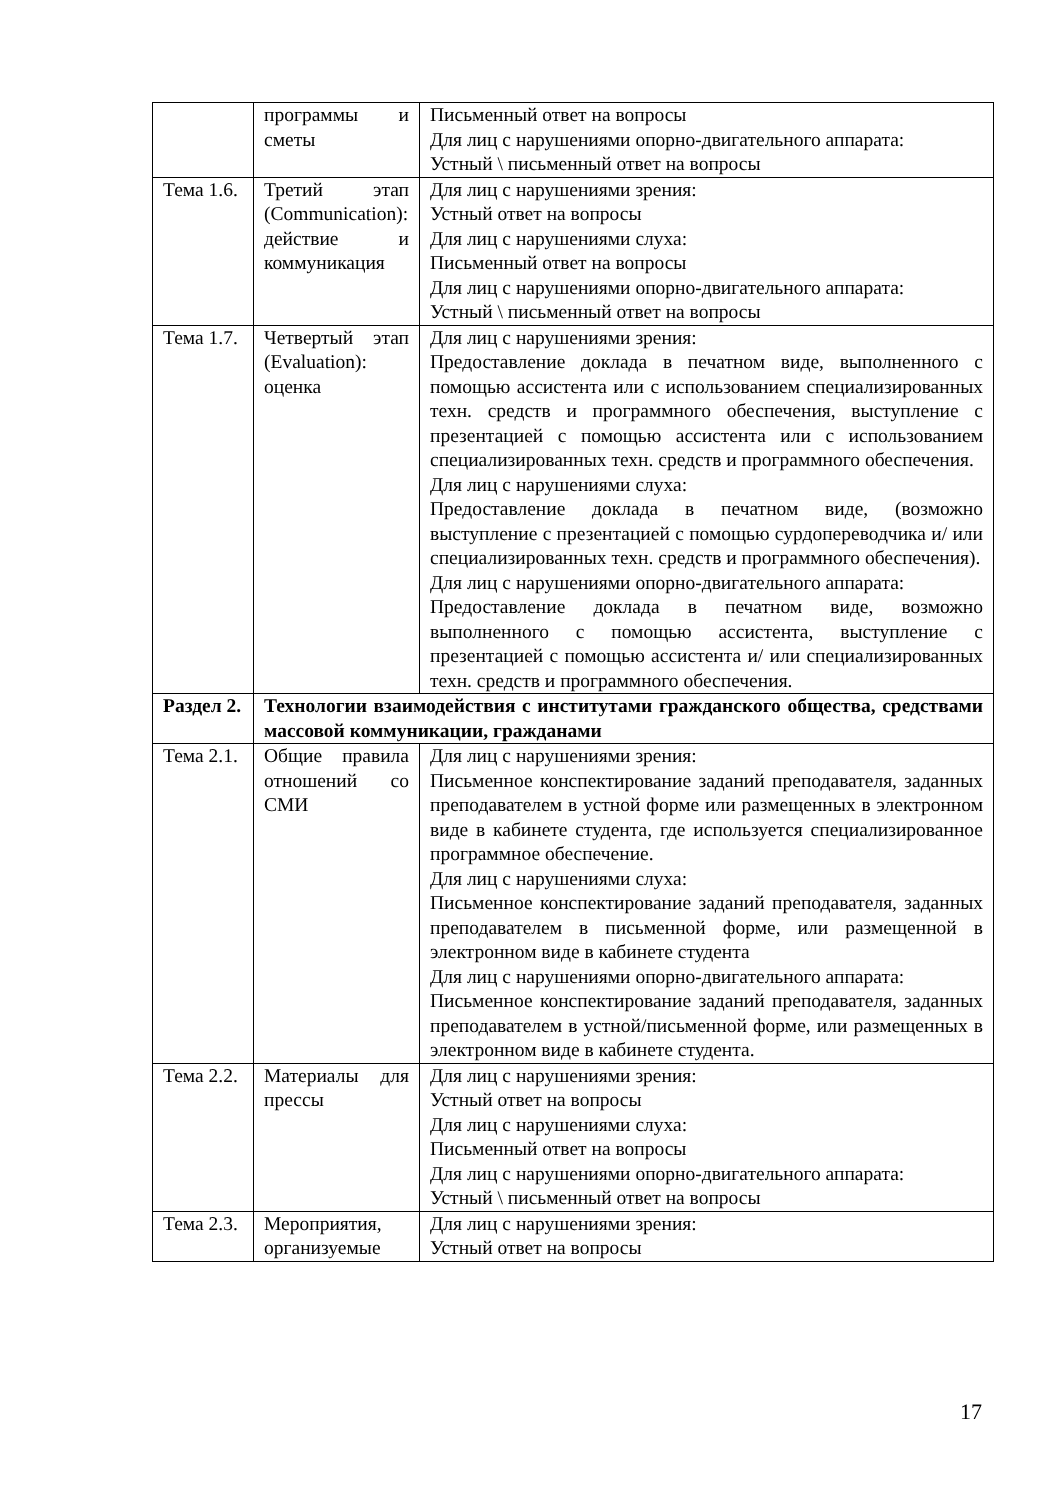| | программы и сметы | Письменный ответ на вопросы Для лиц с нарушениями опорно-двигательного аппарата: Устный \ письменный ответ на вопросы |
| Тема 1.6. | Третий этап (Communication): действие и коммуникация | Для лиц с нарушениями зрения: Устный ответ на вопросы Для лиц с нарушениями слуха: Письменный ответ на вопросы Для лиц с нарушениями опорно-двигательного аппарата: Устный \ письменный ответ на вопросы |
| Тема 1.7. | Четвертый этап (Evaluation): оценка | Для лиц с нарушениями зрения: Предоставление доклада в печатном виде, выполненного с помощью ассистента или с использованием специализированных техн. средств и программного обеспечения, выступление с презентацией с помощью ассистента или с использованием специализированных техн. средств и программного обеспечения. Для лиц с нарушениями слуха: Предоставление доклада в печатном виде, (возможно выступление с презентацией с помощью сурдопереводчика и/ или специализированных техн. средств и программного обеспечения). Для лиц с нарушениями опорно-двигательного аппарата: Предоставление доклада в печатном виде, возможно выполненного с помощью ассистента, выступление с презентацией с помощью ассистента и/ или специализированных техн. средств и программного обеспечения. |
| Раздел 2. | Технологии взаимодействия с институтами гражданского общества, средствами массовой коммуникации, гражданами | |
| Тема 2.1. | Общие правила отношений со СМИ | Для лиц с нарушениями зрения: Письменное конспектирование заданий преподавателя, заданных преподавателем в устной форме или размещенных в электронном виде в кабинете студента, где используется специализированное программное обеспечение. Для лиц с нарушениями слуха: Письменное конспектирование заданий преподавателя, заданных преподавателем в письменной форме, или размещенной в электронном виде в кабинете студента Для лиц с нарушениями опорно-двигательного аппарата: Письменное конспектирование заданий преподавателя, заданных преподавателем в устной/письменной форме, или размещенных в электронном виде в кабинете студента. |
| Тема 2.2. | Материалы для прессы | Для лиц с нарушениями зрения: Устный ответ на вопросы Для лиц с нарушениями слуха: Письменный ответ на вопросы Для лиц с нарушениями опорно-двигательного аппарата: Устный \ письменный ответ на вопросы |
| Тема 2.3. | Мероприятия, организуемые | Для лиц с нарушениями зрения: Устный ответ на вопросы |
17